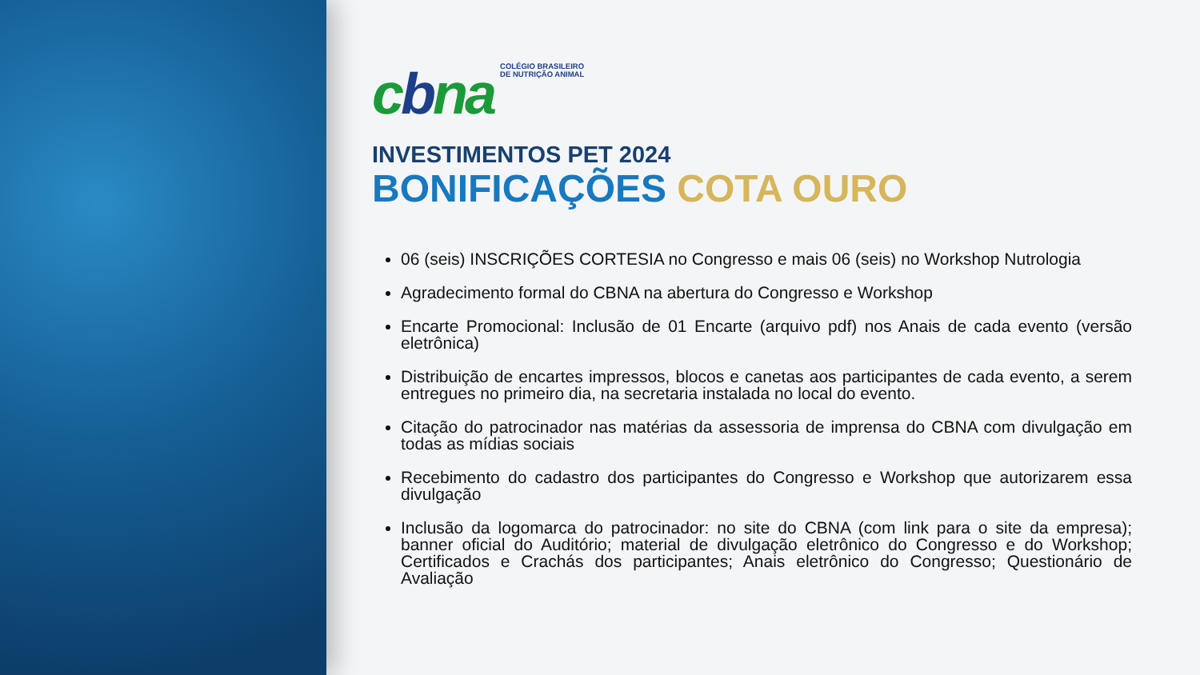cbna
COLÉGIO BRASILEIRO
DE NUTRIÇÃO ANIMAL
INVESTIMENTOS PET 2024
BONIFICAÇÕES COTA OURO
06 (seis) INSCRIÇÕES CORTESIA no Congresso e mais 06 (seis) no Workshop Nutrologia
Agradecimento formal do CBNA na abertura do Congresso e Workshop
Encarte Promocional: Inclusão de 01 Encarte (arquivo pdf) nos Anais de cada evento (versão eletrônica)
Distribuição de encartes impressos, blocos e canetas aos participantes de cada evento, a serem entregues no primeiro dia, na secretaria instalada no local do evento.
Citação do patrocinador nas matérias da assessoria de imprensa do CBNA com divulgação em todas as mídias sociais
Recebimento do cadastro dos participantes do Congresso e Workshop que autorizarem essa divulgação
Inclusão da logomarca do patrocinador: no site do CBNA (com link para o site da empresa); banner oficial do Auditório; material de divulgação eletrônico do Congresso e do Workshop; Certificados e Crachás dos participantes; Anais eletrônico do Congresso; Questionário de Avaliação